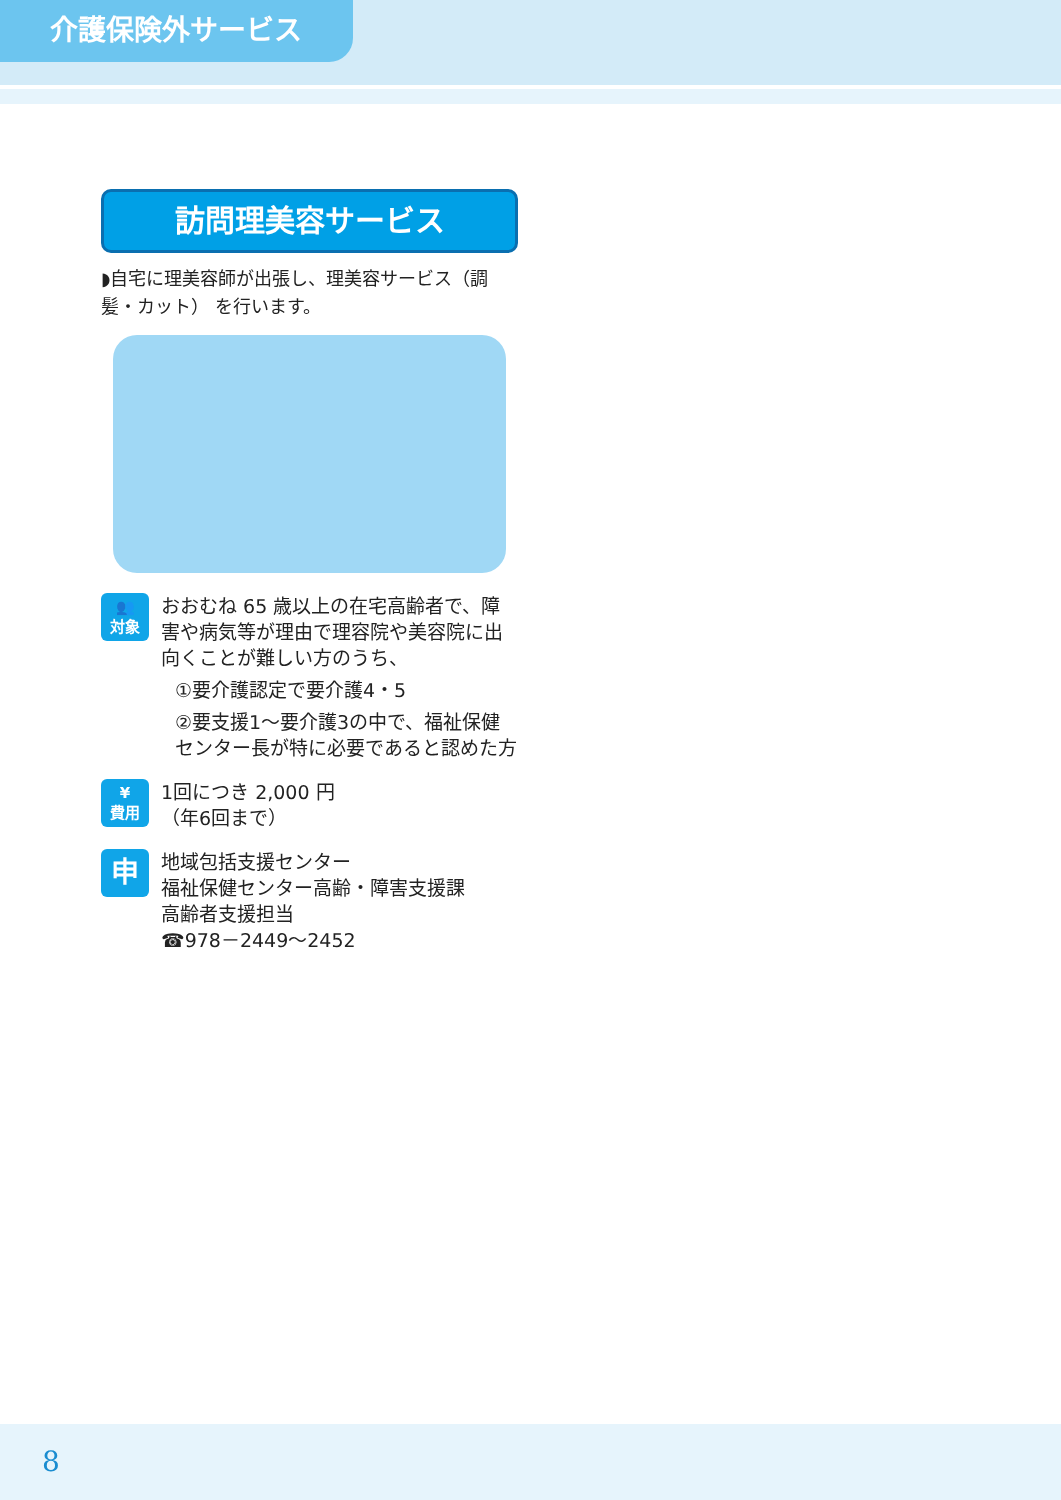介護保険外サービス
訪問理美容サービス
◗自宅に理美容師が出張し、理美容サービス（調髪・カット） を行います。
👥
対象
おおむね 65 歳以上の在宅高齢者で、障害や病気等が理由で理容院や美容院に出向くことが難しい方のうち、
①要介護認定で要介護4・5
②要支援1～要介護3の中で、福祉保健センター長が特に必要であると認めた方
¥
費用
1回につき 2,000 円
（年6回まで）
申
地域包括支援センター
福祉保健センター高齢・障害支援課
高齢者支援担当
☎978－2449～2452
8